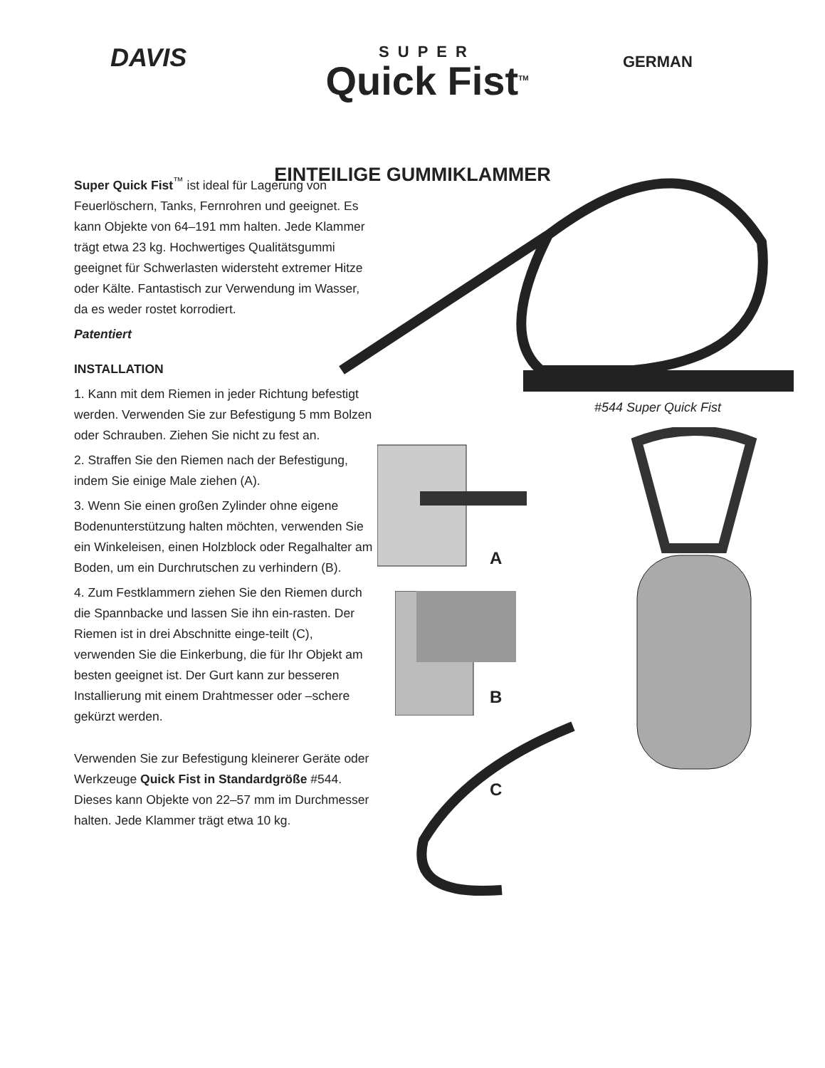DAVIS
SUPER
Quick Fist<sup>TM</sup>
GERMAN
EINTEILIGE GUMMIKLAMMER
Super Quick Fist<sup>™</sup> ist ideal für Lagerung von Feuerlöschern, Tanks, Fernrohren und geeignet. Es kann Objekte von 64–191 mm halten. Jede Klammer trägt etwa 23 kg. Hochwertiges Qualitätsgummi geeignet für Schwerlasten widersteht extremer Hitze oder Kälte. Fantastisch zur Verwendung im Wasser, da es weder rostet korrodiert.
Patentiert
INSTALLATION
1. Kann mit dem Riemen in jeder Richtung befestigt werden. Verwenden Sie zur Befestigung 5 mm Bolzen oder Schrauben. Ziehen Sie nicht zu fest an.
2. Straffen Sie den Riemen nach der Befestigung, indem Sie einige Male ziehen (A).
3. Wenn Sie einen großen Zylinder ohne eigene Bodenunterstützung halten möchten, verwenden Sie ein Winkeleisen, einen Holzblock oder Regalhalter am Boden, um ein Durchrutschen zu verhindern (B).
4. Zum Festklammern ziehen Sie den Riemen durch die Spannbacke und lassen Sie ihn ein-rasten. Der Riemen ist in drei Abschnitte einge-teilt (C), verwenden Sie die Einkerbung, die für Ihr Objekt am besten geeignet ist. Der Gurt kann zur besseren Installierung mit einem Drahtmesser oder –schere gekürzt werden.
Verwenden Sie zur Befestigung kleinerer Geräte oder Werkzeuge Quick Fist in Standardgröße #544. Dieses kann Objekte von 22–57 mm im Durchmesser halten. Jede Klammer trägt etwa 10 kg.
#544 Super Quick Fist
A
B
C